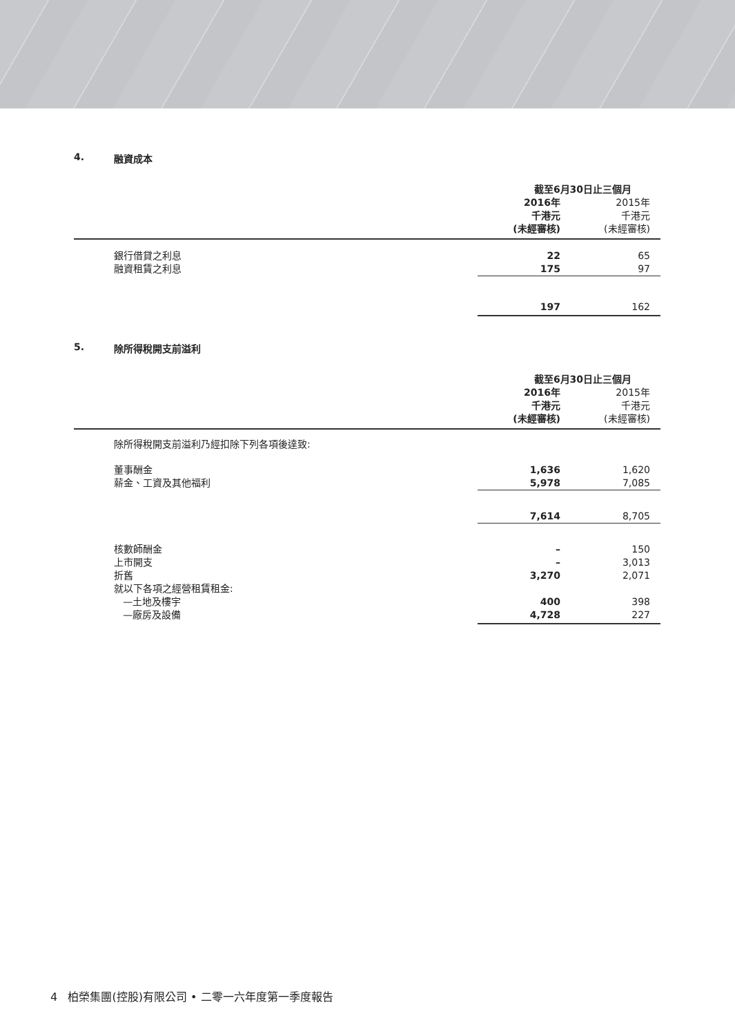4. 融資成本
| | 截至6月30日止三個月 | |
| | 2016年 千港元 (未經審核) | 2015年 千港元 (未經審核) |
| 銀行借貸之利息 | 22 | 65 |
| 融資租賃之利息 | 175 | 97 |
| | 197 | 162 |
5. 除所得稅開支前溢利
| | 截至6月30日止三個月 | |
| | 2016年 千港元 (未經審核) | 2015年 千港元 (未經審核) |
| 除所得稅開支前溢利乃經扣除下列各項後達致: | | |
| 董事酬金 | 1,636 | 1,620 |
| 薪金、工資及其他福利 | 5,978 | 7,085 |
| | 7,614 | 8,705 |
| 核數師酬金 | – | 150 |
| 上市開支 | – | 3,013 |
| 折舊 | 3,270 | 2,071 |
| 就以下各項之經營租賃租金: | | |
| —土地及樓宇 | 400 | 398 |
| —廠房及設備 | 4,728 | 227 |
4 柏榮集團(控股)有限公司 • 二零一六年度第一季度報告